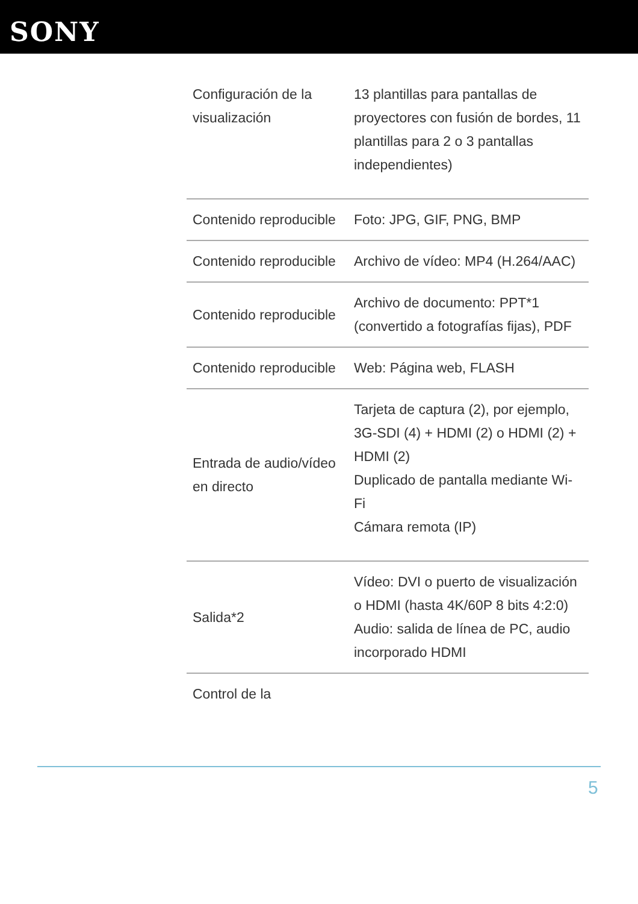SONY
| Configuración de la visualización | 13 plantillas para pantallas de proyectores con fusión de bordes, 11 plantillas para 2 o 3 pantallas independientes) |
| Contenido reproducible | Foto: JPG, GIF, PNG, BMP |
| Contenido reproducible | Archivo de vídeo: MP4 (H.264/AAC) |
| Contenido reproducible | Archivo de documento: PPT*1 (convertido a fotografías fijas), PDF |
| Contenido reproducible | Web: Página web, FLASH |
| Entrada de audio/vídeo en directo | Tarjeta de captura (2), por ejemplo, 3G-SDI (4) + HDMI (2) o HDMI (2) + HDMI (2) Duplicado de pantalla mediante Wi-Fi Cámara remota (IP) |
| Salida*2 | Vídeo: DVI o puerto de visualización o HDMI (hasta 4K/60P 8 bits 4:2:0) Audio: salida de línea de PC, audio incorporado HDMI |
| Control de la | |
5